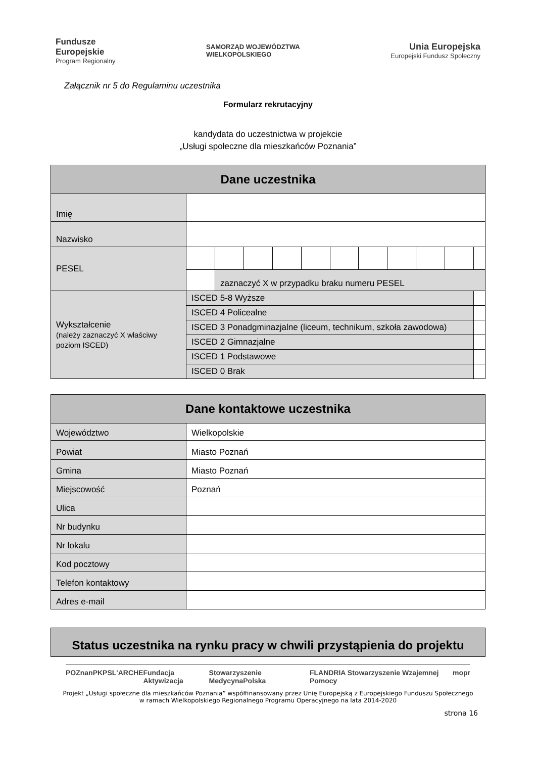Fundusze
Europejskie
Program Regionalny
SAMORZĄD WOJEWÓDZTWA
WIELKOPOLSKIEGO
Unia Europejska
Europejski Fundusz Społeczny
Załącznik nr 5 do Regulaminu uczestnika
Formularz rekrutacyjny
kandydata do uczestnictwa w projekcie
„Usługi społeczne dla mieszkańców Poznania”
| Dane uczestnika | | | | | | | | | | | | |
| --- | --- | --- | --- | --- | --- | --- | --- | --- | --- | --- | --- | --- |
| Imię | | | | | | | | | | | | |
| Nazwisko | | | | | | | | | | | | |
| PESEL | | | | | | | | | | | | |
| | | zaznaczyć X w przypadku braku numeru PESEL | | | | | | | | | | |
| Wykształcenie (należy zaznaczyć X właściwy poziom ISCED) | ISCED 5-8 Wyższe | | | | | | | | | | | |
| | ISCED 4 Policealne | | | | | | | | | | | |
| | ISCED 3 Ponadgminazjalne (liceum, technikum, szkoła zawodowa) | | | | | | | | | | | |
| | ISCED 2 Gimnazjalne | | | | | | | | | | | |
| | ISCED 1 Podstawowe | | | | | | | | | | | |
| | ISCED 0 Brak | | | | | | | | | | | |
| Dane kontaktowe uczestnika | |
| --- | --- |
| Województwo | Wielkopolskie |
| Powiat | Miasto Poznań |
| Gmina | Miasto Poznań |
| Miejscowość | Poznań |
| Ulica | |
| Nr budynku | |
| Nr lokalu | |
| Kod pocztowy | |
| Telefon kontaktowy | |
| Adres e-mail | |
| Status uczestnika na rynku pracy w chwili przystąpienia do projektu |
| --- |
POZnan PKPS L'ARCHE Fundacja Aktywizacja Stowarzyszenie MedycynaPolska FLANDRIA Stowarzyszenie Wzajemnej Pomocy mopr
Projekt „Usługi społeczne dla mieszkańców Poznania” współfinansowany przez Unię Europejską z Europejskiego Funduszu Społecznego
w ramach Wielkopolskiego Regionalnego Programu Operacyjnego na lata 2014-2020
strona 16